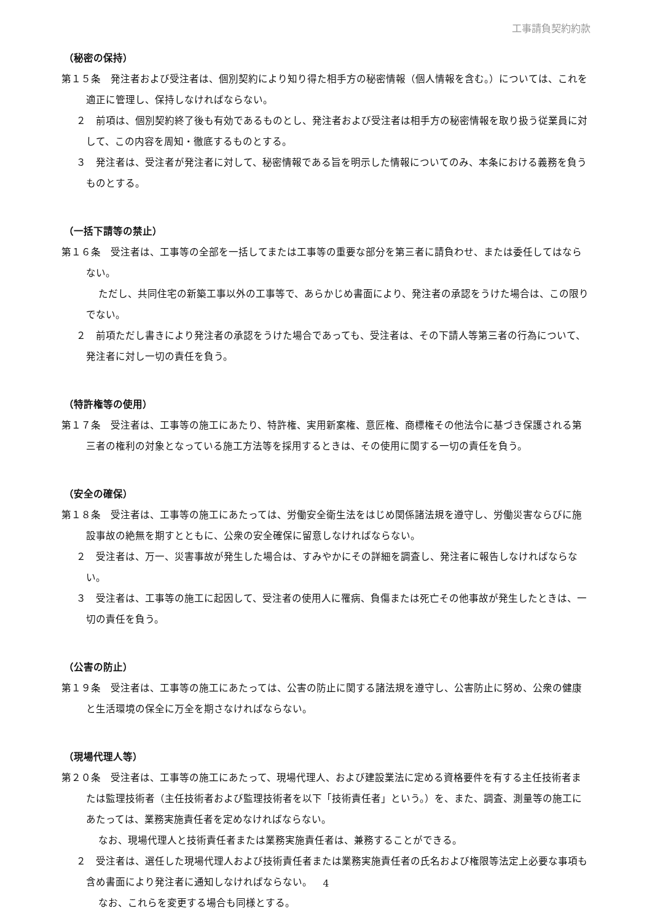工事請負契約約款
（秘密の保持）
第１５条　発注者および受注者は、個別契約により知り得た相手方の秘密情報（個人情報を含む。）については、これを適正に管理し、保持しなければならない。
２　前項は、個別契約終了後も有効であるものとし、発注者および受注者は相手方の秘密情報を取り扱う従業員に対して、この内容を周知・徹底するものとする。
３　発注者は、受注者が発注者に対して、秘密情報である旨を明示した情報についてのみ、本条における義務を負うものとする。
（一括下請等の禁止）
第１６条　受注者は、工事等の全部を一括してまたは工事等の重要な部分を第三者に請負わせ、または委任してはならない。
ただし、共同住宅の新築工事以外の工事等で、あらかじめ書面により、発注者の承認をうけた場合は、この限りでない。
２　前項ただし書きにより発注者の承認をうけた場合であっても、受注者は、その下請人等第三者の行為について、発注者に対し一切の責任を負う。
（特許権等の使用）
第１７条　受注者は、工事等の施工にあたり、特許権、実用新案権、意匠権、商標権その他法令に基づき保護される第三者の権利の対象となっている施工方法等を採用するときは、その使用に関する一切の責任を負う。
（安全の確保）
第１８条　受注者は、工事等の施工にあたっては、労働安全衛生法をはじめ関係諸法規を遵守し、労働災害ならびに施設事故の絶無を期すとともに、公衆の安全確保に留意しなければならない。
２　受注者は、万一、災害事故が発生した場合は、すみやかにその詳細を調査し、発注者に報告しなければならない。
３　受注者は、工事等の施工に起因して、受注者の使用人に罹病、負傷または死亡その他事故が発生したときは、一切の責任を負う。
（公害の防止）
第１９条　受注者は、工事等の施工にあたっては、公害の防止に関する諸法規を遵守し、公害防止に努め、公衆の健康と生活環境の保全に万全を期さなければならない。
（現場代理人等）
第２０条　受注者は、工事等の施工にあたって、現場代理人、および建設業法に定める資格要件を有する主任技術者または監理技術者（主任技術者および監理技術者を以下「技術責任者」という。）を、また、調査、測量等の施工にあたっては、業務実施責任者を定めなければならない。
なお、現場代理人と技術責任者または業務実施責任者は、兼務することができる。
２　受注者は、選任した現場代理人および技術責任者または業務実施責任者の氏名および権限等法定上必要な事項も含め書面により発注者に通知しなければならない。
なお、これらを変更する場合も同様とする。
4